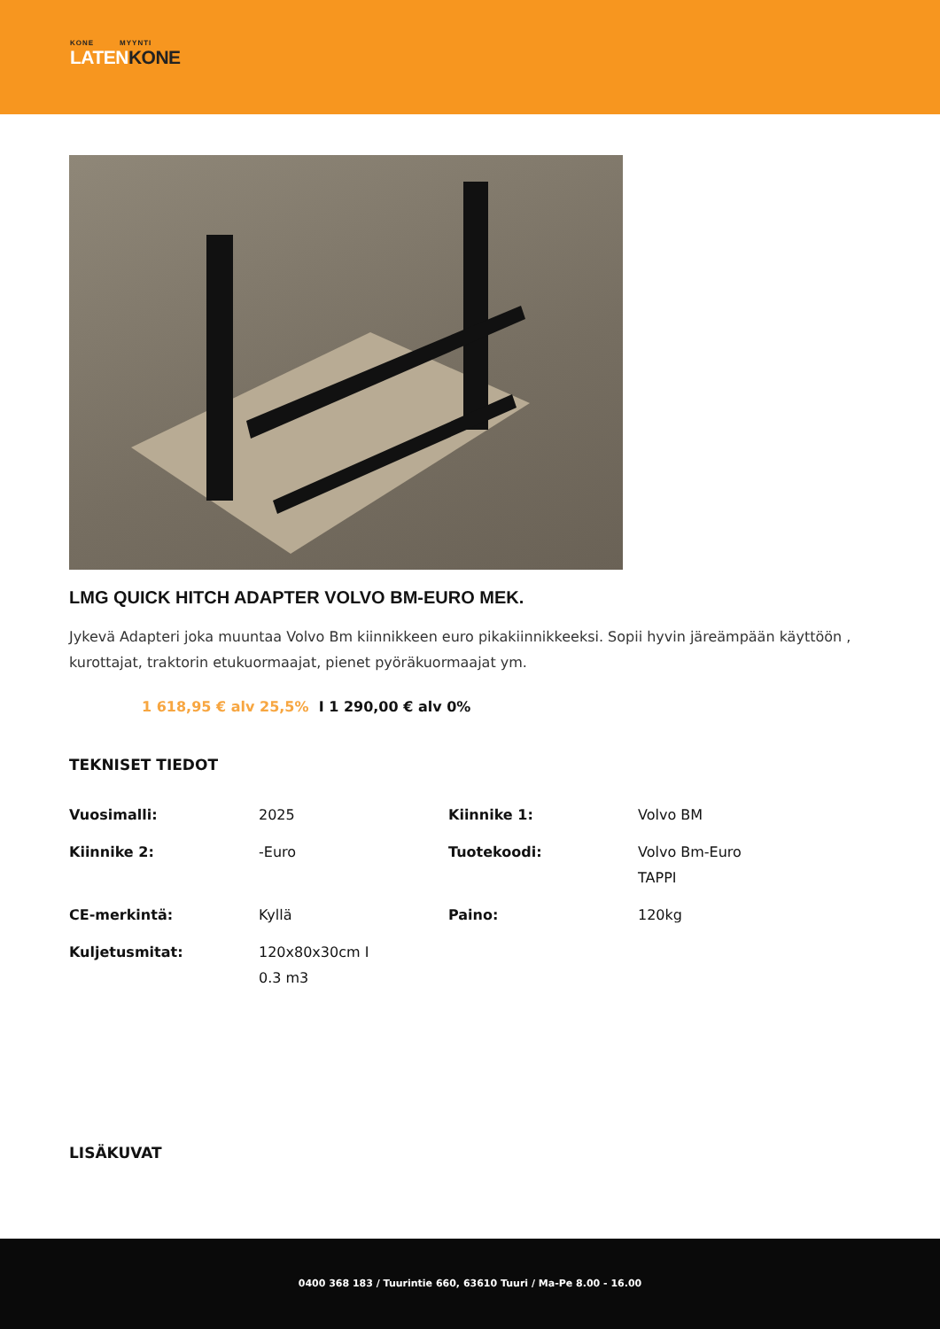KONE MYYNTI
LATENKONE
LMG QUICK HITCH ADAPTER VOLVO BM-EURO MEK.
Jykevä Adapteri joka muuntaa Volvo Bm kiinnikkeen euro pikakiinnikkeeksi. Sopii hyvin järeämpään käyttöön , kurottajat, traktorin etukuormaajat, pienet pyöräkuormaajat ym.
1 618,95 € alv 25,5% I 1 290,00 € alv 0%
TEKNISET TIEDOT
| Vuosimalli: | 2025 | Kiinnike 1: | Volvo BM |
| Kiinnike 2: | -Euro | Tuotekoodi: | Volvo Bm-Euro TAPPI |
| CE-merkintä: | Kyllä | Paino: | 120kg |
| Kuljetusmitat: | 120x80x30cm I 0.3 m3 | | |
LISÄKUVAT
0400 368 183 / Tuurintie 660, 63610 Tuuri / Ma-Pe 8.00 - 16.00